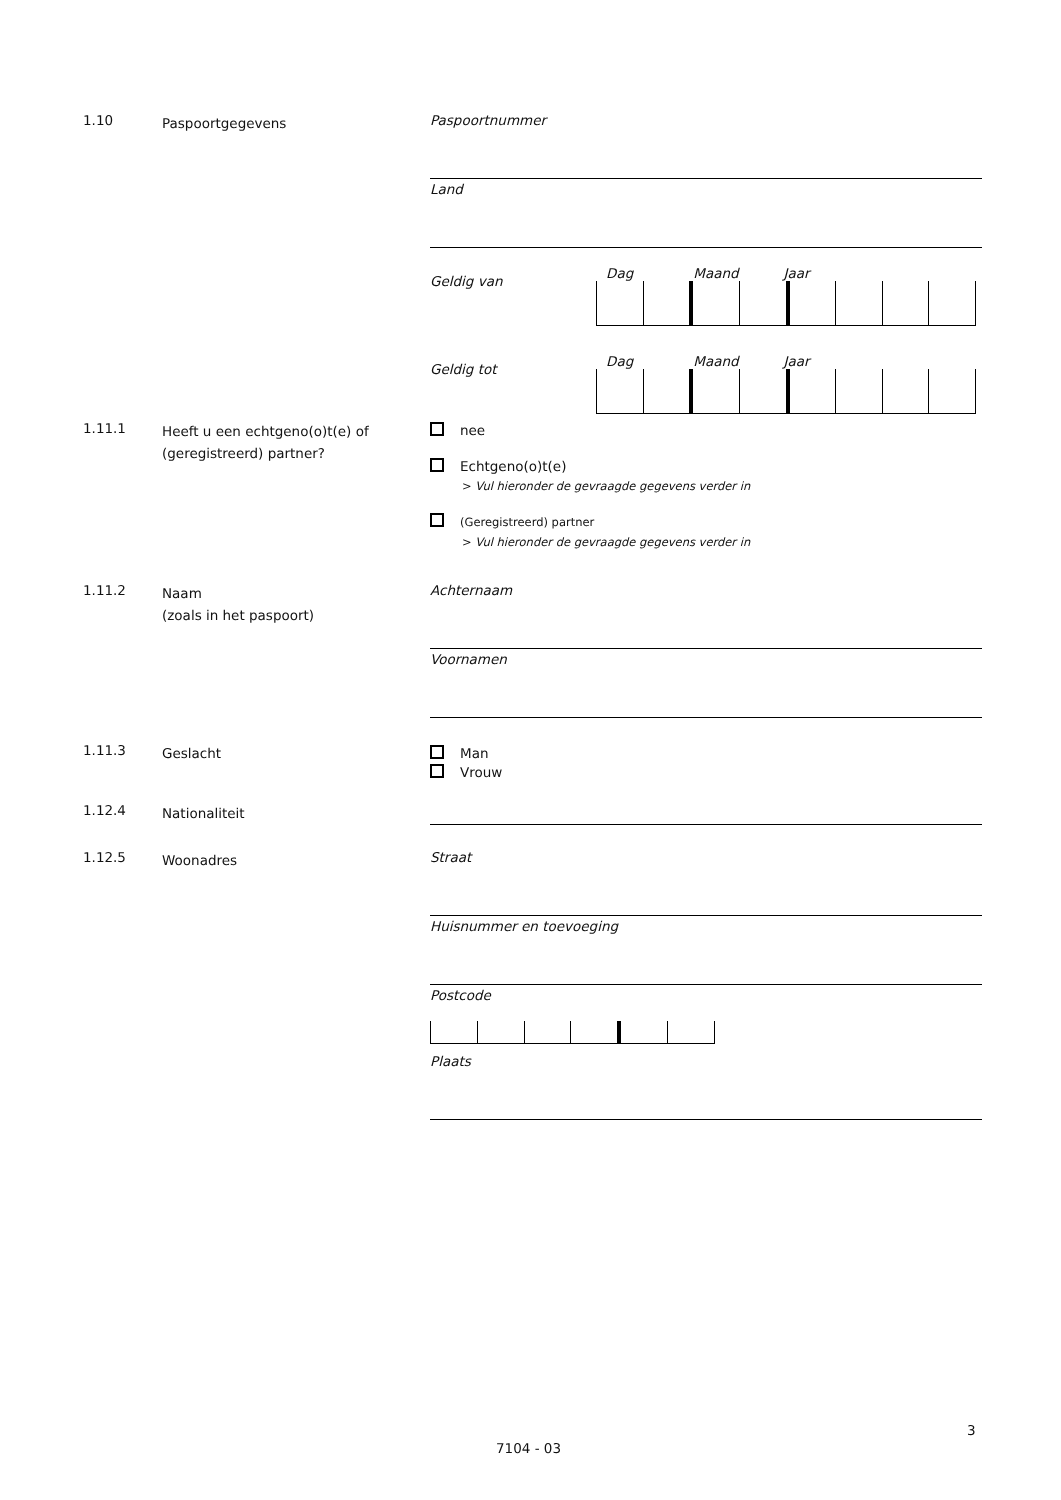1.10 Paspoortgegevens Paspoortnummer
Land
Geldig van Dag Maand Jaar
Geldig tot Dag Maand Jaar
1.11.1 Heeft u een echtgeno(o)t(e) of (geregistreerd) partner?
nee
Echtgeno(o)t(e)
> Vul hieronder de gevraagde gegevens verder in
(Geregistreerd) partner
> Vul hieronder de gevraagde gegevens verder in
1.11.2 Naam
(zoals in het paspoort)
Achternaam
Voornamen
1.11.3 Geslacht
Man
Vrouw
1.12.4 Nationaliteit
1.12.5 Woonadres Straat
Huisnummer en toevoeging
Postcode
Plaats
3
7104 - 03